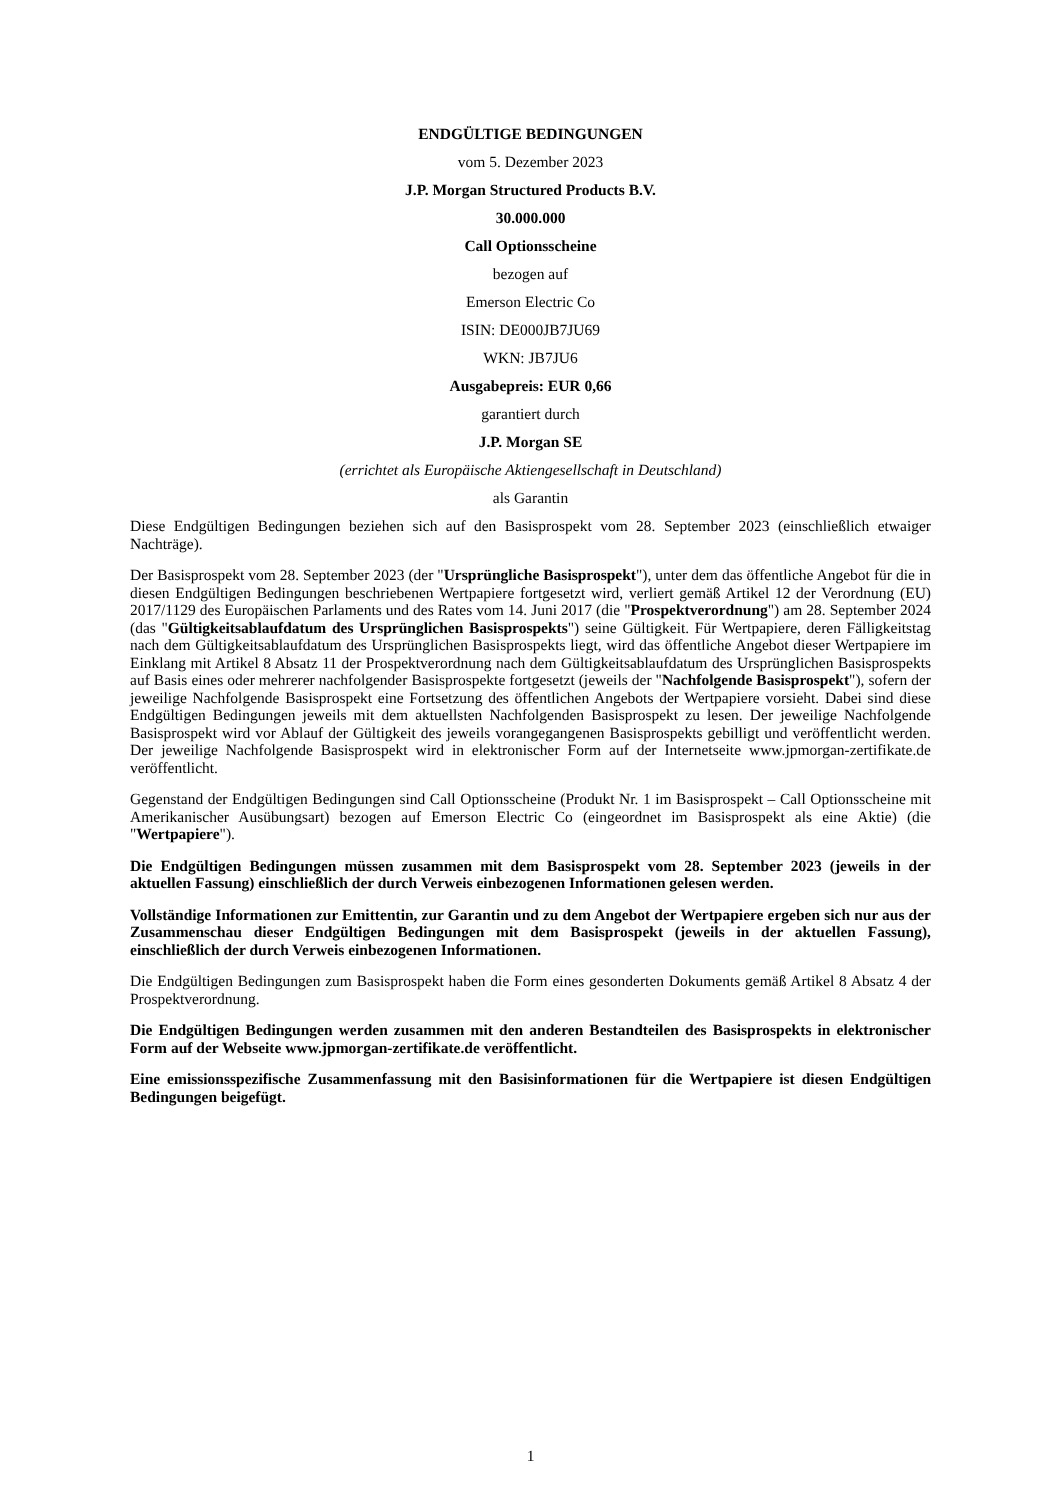ENDGÜLTIGE BEDINGUNGEN
vom 5. Dezember 2023
J.P. Morgan Structured Products B.V.
30.000.000
Call Optionsscheine
bezogen auf
Emerson Electric Co
ISIN: DE000JB7JU69
WKN: JB7JU6
Ausgabepreis: EUR 0,66
garantiert durch
J.P. Morgan SE
(errichtet als Europäische Aktiengesellschaft in Deutschland)
als Garantin
Diese Endgültigen Bedingungen beziehen sich auf den Basisprospekt vom 28. September 2023 (einschließlich etwaiger Nachträge).
Der Basisprospekt vom 28. September 2023 (der "Ursprüngliche Basisprospekt"), unter dem das öffentliche Angebot für die in diesen Endgültigen Bedingungen beschriebenen Wertpapiere fortgesetzt wird, verliert gemäß Artikel 12 der Verordnung (EU) 2017/1129 des Europäischen Parlaments und des Rates vom 14. Juni 2017 (die "Prospektverordnung") am 28. September 2024 (das "Gültigkeitsablaufdatum des Ursprünglichen Basisprospekts") seine Gültigkeit. Für Wertpapiere, deren Fälligkeitstag nach dem Gültigkeitsablaufdatum des Ursprünglichen Basisprospekts liegt, wird das öffentliche Angebot dieser Wertpapiere im Einklang mit Artikel 8 Absatz 11 der Prospektverordnung nach dem Gültigkeitsablaufdatum des Ursprünglichen Basisprospekts auf Basis eines oder mehrerer nachfolgender Basisprospekte fortgesetzt (jeweils der "Nachfolgende Basisprospekt"), sofern der jeweilige Nachfolgende Basisprospekt eine Fortsetzung des öffentlichen Angebots der Wertpapiere vorsieht. Dabei sind diese Endgültigen Bedingungen jeweils mit dem aktuellsten Nachfolgenden Basisprospekt zu lesen. Der jeweilige Nachfolgende Basisprospekt wird vor Ablauf der Gültigkeit des jeweils vorangegangenen Basisprospekts gebilligt und veröffentlicht werden. Der jeweilige Nachfolgende Basisprospekt wird in elektronischer Form auf der Internetseite www.jpmorgan-zertifikate.de veröffentlicht.
Gegenstand der Endgültigen Bedingungen sind Call Optionsscheine (Produkt Nr. 1 im Basisprospekt – Call Optionsscheine mit Amerikanischer Ausübungsart) bezogen auf Emerson Electric Co (eingeordnet im Basisprospekt als eine Aktie) (die "Wertpapiere").
Die Endgültigen Bedingungen müssen zusammen mit dem Basisprospekt vom 28. September 2023 (jeweils in der aktuellen Fassung) einschließlich der durch Verweis einbezogenen Informationen gelesen werden.
Vollständige Informationen zur Emittentin, zur Garantin und zu dem Angebot der Wertpapiere ergeben sich nur aus der Zusammenschau dieser Endgültigen Bedingungen mit dem Basisprospekt (jeweils in der aktuellen Fassung), einschließlich der durch Verweis einbezogenen Informationen.
Die Endgültigen Bedingungen zum Basisprospekt haben die Form eines gesonderten Dokuments gemäß Artikel 8 Absatz 4 der Prospektverordnung.
Die Endgültigen Bedingungen werden zusammen mit den anderen Bestandteilen des Basisprospekts in elektronischer Form auf der Webseite www.jpmorgan-zertifikate.de veröffentlicht.
Eine emissionsspezifische Zusammenfassung mit den Basisinformationen für die Wertpapiere ist diesen Endgültigen Bedingungen beigefügt.
1